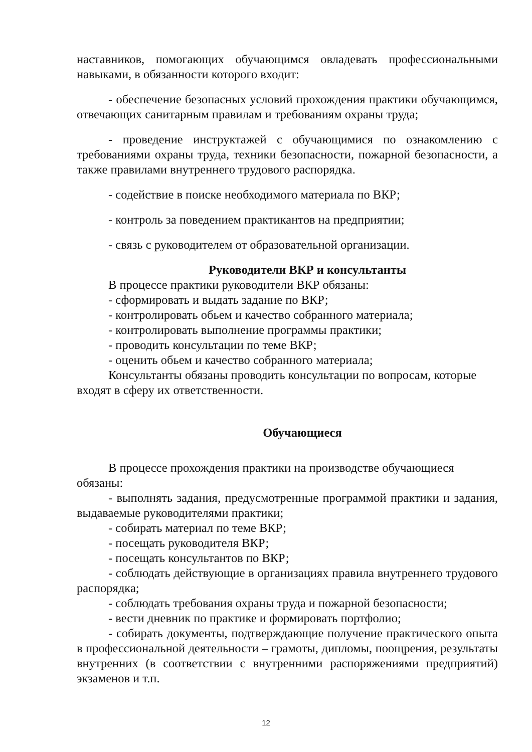наставников, помогающих обучающимся овладевать профессиональными навыками, в обязанности которого входит:
- обеспечение безопасных условий прохождения практики обучающимся, отвечающих санитарным правилам и требованиям охраны труда;
- проведение инструктажей с обучающимися по ознакомлению с требованиями охраны труда, техники безопасности, пожарной безопасности, а также правилами внутреннего трудового распорядка.
- содействие в поиске необходимого материала по ВКР;
- контроль за поведением практикантов на предприятии;
- связь с руководителем от образовательной организации.
Руководители ВКР и консультанты
В процессе практики руководители ВКР обязаны:
- сформировать и выдать задание по ВКР;
- контролировать обьем и качество собранного материала;
- контролировать выполнение программы практики;
- проводить консультации по теме ВКР;
- оценить обьем и качество собранного материала;
Консультанты обязаны проводить консультации по вопросам, которые входят в сферу их ответственности.
Обучающиеся
В процессе прохождения практики на производстве обучающиеся обязаны:
- выполнять задания, предусмотренные программой практики и задания, выдаваемые руководителями практики;
- собирать материал по теме ВКР;
- посещать руководителя ВКР;
- посещать консультантов по ВКР;
- соблюдать действующие в организациях правила внутреннего трудового распорядка;
- соблюдать требования охраны труда и пожарной безопасности;
- вести дневник по практике и формировать портфолио;
- собирать документы, подтверждающие получение практического опыта в профессиональной деятельности – грамоты, дипломы, поощрения, результаты внутренних (в соответствии с внутренними распоряжениями предприятий) экзаменов и т.п.
12